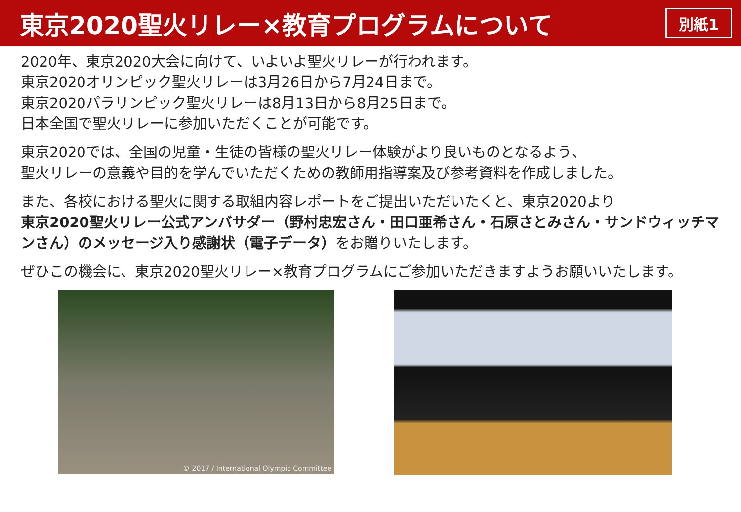東京2020聖火リレー×教育プログラムについて
別紙1
2020年、東京2020大会に向けて、いよいよ聖火リレーが行われます。
東京2020オリンピック聖火リレーは3月26日から7月24日まで。
東京2020パラリンピック聖火リレーは8月13日から8月25日まで。
日本全国で聖火リレーに参加いただくことが可能です。
東京2020では、全国の児童・生徒の皆様の聖火リレー体験がより良いものとなるよう、
聖火リレーの意義や目的を学んでいただくための教師用指導案及び参考資料を作成しました。
また、各校における聖火に関する取組内容レポートをご提出いただいたくと、東京2020より
東京2020聖火リレー公式アンバサダー（野村忠宏さん・田口亜希さん・石原さとみさん・サンドウィッチマンさん）のメッセージ入り感謝状（電子データ）をお贈りいたします。
ぜひこの機会に、東京2020聖火リレー×教育プログラムにご参加いただきますようお願いいたします。
© 2017 / International Olympic Committee